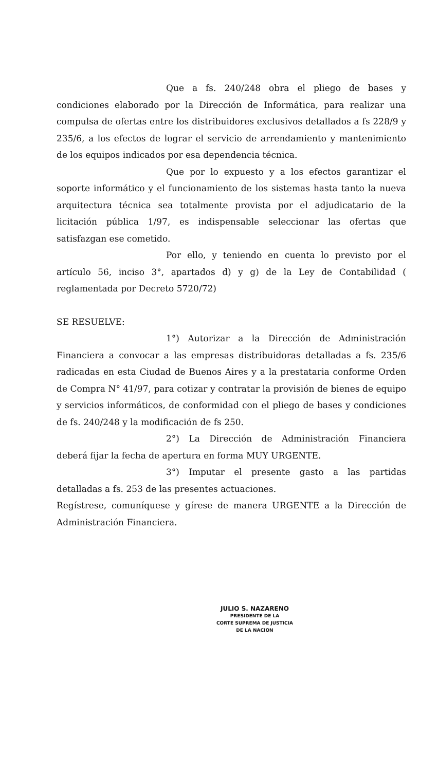Que a fs. 240/248 obra el pliego de bases y condiciones elaborado por la Dirección de Informática, para realizar una compulsa de ofertas entre los distribuidores exclusivos detallados a fs 228/9 y 235/6, a los efectos de lograr el servicio de arrendamiento y mantenimiento de los equipos indicados por esa dependencia técnica.
Que por lo expuesto y a los efectos garantizar el soporte informático y el funcionamiento de los sistemas hasta tanto la nueva arquitectura técnica sea totalmente provista por el adjudicatario de la licitación pública 1/97, es indispensable seleccionar las ofertas que satisfazgan ese cometido.
Por ello, y teniendo en cuenta lo previsto por el artículo 56, inciso 3°, apartados d) y g) de la Ley de Contabilidad ( reglamentada por Decreto 5720/72)
SE RESUELVE:
1°) Autorizar a la Dirección de Administración Financiera a convocar a las empresas distribuidoras detalladas a fs. 235/6 radicadas en esta Ciudad de Buenos Aires y a la prestataria conforme Orden de Compra N° 41/97, para cotizar y contratar la provisión de bienes de equipo y servicios informáticos, de conformidad con el pliego de bases y condiciones de fs. 240/248 y la modificación de fs 250.
2°) La Dirección de Administración Financiera deberá fijar la fecha de apertura en forma MUY URGENTE.
3°) Imputar el presente gasto a las partidas detalladas a fs. 253 de las presentes actuaciones.
Regístrese, comuníquese y gírese de manera URGENTE a la Dirección de Administración Financiera.
JULIO S. NAZARENO
PRESIDENTE DE LA
CORTE SUPREMA DE JUSTICIA
DE LA NACION